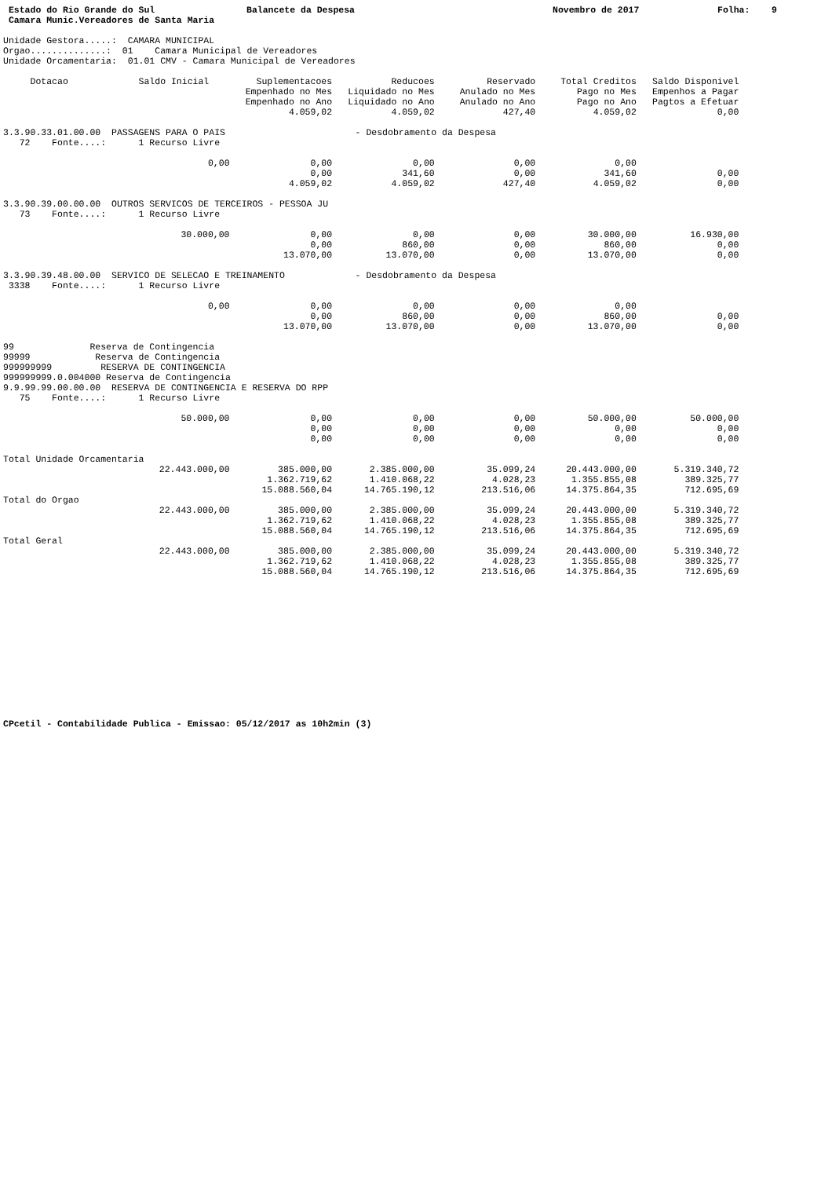Estado do Rio Grande do Sul
Balancete da Despesa
Novembro de 2017
Folha: 9
Camara Munic.Vereadores de Santa Maria
Unidade Gestora.....:  CAMARA MUNICIPAL
Orgao..............:  01    Camara Municipal de Vereadores
Unidade Orcamentaria:  01.01 CMV - Camara Municipal de Vereadores
| Dotacao Saldo Inicial | Suplementacoes | Reducoes | Reservado | Total Creditos | Saldo Disponivel | |
| --- | --- | --- | --- | --- | --- | --- |
| | Empenhado no Mes | Liquidado no Mes | Anulado no Mes | Pago no Mes | Empenhos a Pagar | |
| | Empenhado no Ano | Liquidado no Ano | Anulado no Ano | Pago no Ano | Pagtos a Efetuar | |
| | 4.059,02 | 4.059,02 | 427,40 | 4.059,02 | 0,00 | |
| 3.3.90.33.01.00.00 PASSAGENS PARA O PAIS - Desdobramento da Despesa | | | | | | |
| 72 Fonte....: 1 Recurso Livre | | | | | | |
| 0,00 | 0,00 | 0,00 | 0,00 | 0,00 | | |
| | 0,00 | 341,60 | 0,00 | 341,60 | 0,00 | |
| | 4.059,02 | 4.059,02 | 427,40 | 4.059,02 | 0,00 | |
| 3.3.90.39.00.00.00 OUTROS SERVICOS DE TERCEIROS - PESSOA JU | | | | | | |
| 73 Fonte....: 1 Recurso Livre | | | | | | |
| 30.000,00 | 0,00 | 0,00 | 0,00 | 30.000,00 | 16.930,00 | |
| | 0,00 | 860,00 | 0,00 | 860,00 | 0,00 | |
| | 13.070,00 | 13.070,00 | 0,00 | 13.070,00 | 0,00 | |
| 3.3.90.39.48.00.00 SERVICO DE SELECAO E TREINAMENTO - Desdobramento da Despesa | | | | | | |
| 3338 Fonte....: 1 Recurso Livre | | | | | | |
| 0,00 | 0,00 | 0,00 | 0,00 | 0,00 | | |
| | 0,00 | 860,00 | 0,00 | 860,00 | 0,00 | |
| | 13.070,00 | 13.070,00 | 0,00 | 13.070,00 | 0,00 | |
| 99 Reserva de Contingencia | | | | | | |
| 99999 Reserva de Contingencia | | | | | | |
| 999999999 RESERVA DE CONTINGENCIA | | | | | | |
| 999999999.0.004000 Reserva de Contingencia | | | | | | |
| 9.9.99.99.00.00.00 RESERVA DE CONTINGENCIA E RESERVA DO RPP | | | | | | |
| 75 Fonte....: 1 Recurso Livre | | | | | | |
| 50.000,00 | 0,00 | 0,00 | 0,00 | 50.000,00 | 50.000,00 | |
| | 0,00 | 0,00 | 0,00 | 0,00 | 0,00 | |
| | 0,00 | 0,00 | 0,00 | 0,00 | 0,00 | |
| Total Unidade Orcamentaria | | | | | | |
| 22.443.000,00 | 385.000,00 | 2.385.000,00 | 35.099,24 | 20.443.000,00 | 5.319.340,72 | |
| | 1.362.719,62 | 1.410.068,22 | 4.028,23 | 1.355.855,08 | 389.325,77 | |
| | 15.088.560,04 | 14.765.190,12 | 213.516,06 | 14.375.864,35 | 712.695,69 | |
| Total do Orgao | | | | | | |
| 22.443.000,00 | 385.000,00 | 2.385.000,00 | 35.099,24 | 20.443.000,00 | 5.319.340,72 | |
| | 1.362.719,62 | 1.410.068,22 | 4.028,23 | 1.355.855,08 | 389.325,77 | |
| | 15.088.560,04 | 14.765.190,12 | 213.516,06 | 14.375.864,35 | 712.695,69 | |
| Total Geral | | | | | | |
| 22.443.000,00 | 385.000,00 | 2.385.000,00 | 35.099,24 | 20.443.000,00 | 5.319.340,72 | |
| | 1.362.719,62 | 1.410.068,22 | 4.028,23 | 1.355.855,08 | 389.325,77 | |
| | 15.088.560,04 | 14.765.190,12 | 213.516,06 | 14.375.864,35 | 712.695,69 | |
CPcetil - Contabilidade Publica - Emissao: 05/12/2017 as 10h2min (3)